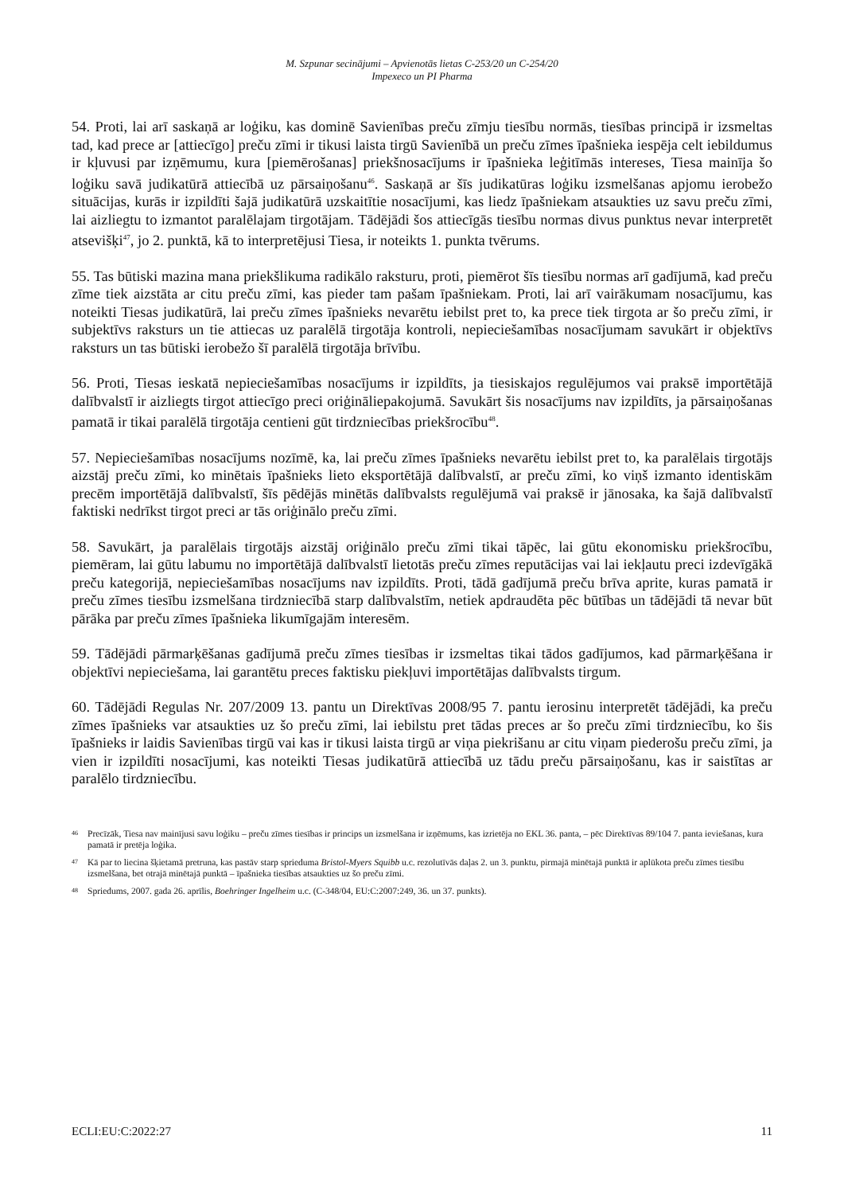M. Szpunar secinājumi – Apvienotās lietas C-253/20 un C-254/20
Impexeco un PI Pharma
54. Proti, lai arī saskaņā ar loģiku, kas dominē Savienības preču zīmju tiesību normās, tiesības principā ir izsmeltas tad, kad prece ar [attiecīgo] preču zīmi ir tikusi laista tirgū Savienībā un preču zīmes īpašnieka iespēja celt iebildumus ir kļuvusi par izņēmumu, kura [piemērošanas] priekšnosacījums ir īpašnieka leģitīmās intereses, Tiesa mainīja šo loģiku savā judikatūrā attiecībā uz pārsaiņošanu<sup>46</sup>. Saskaņā ar šīs judikatūras loģiku izsmelšanas apjomu ierobežo situācijas, kurās ir izpildīti šajā judikatūrā uzskaitītie nosacījumi, kas liedz īpašniekam atsaukties uz savu preču zīmi, lai aizliegtu to izmantot paralēlajam tirgotājam. Tādējādi šos attiecīgās tiesību normas divus punktus nevar interpretēt atsevišķi<sup>47</sup>, jo 2. punktā, kā to interpretējusi Tiesa, ir noteikts 1. punkta tvērums.
55. Tas būtiski mazina mana priekšlikuma radikālo raksturu, proti, piemērot šīs tiesību normas arī gadījumā, kad preču zīme tiek aizstāta ar citu preču zīmi, kas pieder tam pašam īpašniekam. Proti, lai arī vairākumam nosacījumu, kas noteikti Tiesas judikatūrā, lai preču zīmes īpašnieks nevarētu iebilst pret to, ka prece tiek tirgota ar šo preču zīmi, ir subjektīvs raksturs un tie attiecas uz paralēlā tirgotāja kontroli, nepieciešamības nosacījumam savukārt ir objektīvs raksturs un tas būtiski ierobežo šī paralēlā tirgotāja brīvību.
56. Proti, Tiesas ieskatā nepieciešamības nosacījums ir izpildīts, ja tiesiskajos regulējumos vai praksē importētājā dalībvalstī ir aizliegts tirgot attiecīgo preci oriģināliepakojumā. Savukārt šis nosacījums nav izpildīts, ja pārsaiņošanas pamatā ir tikai paralēlā tirgotāja centieni gūt tirdzniecības priekšrocību<sup>48</sup>.
57. Nepieciešamības nosacījums nozīmē, ka, lai preču zīmes īpašnieks nevarētu iebilst pret to, ka paralēlais tirgotājs aizstāj preču zīmi, ko minētais īpašnieks lieto eksportētājā dalībvalstī, ar preču zīmi, ko viņš izmanto identiskām precēm importētājā dalībvalstī, šīs pēdējās minētās dalībvalsts regulējumā vai praksē ir jānosaka, ka šajā dalībvalstī faktiski nedrīkst tirgot preci ar tās oriģinālo preču zīmi.
58. Savukārt, ja paralēlais tirgotājs aizstāj oriģinālo preču zīmi tikai tāpēc, lai gūtu ekonomisku priekšrocību, piemēram, lai gūtu labumu no importētājā dalībvalstī lietotās preču zīmes reputācijas vai lai iekļautu preci izdevīgākā preču kategorijā, nepieciešamības nosacījums nav izpildīts. Proti, tādā gadījumā preču brīva aprite, kuras pamatā ir preču zīmes tiesību izsmelšana tirdzniecībā starp dalībvalstīm, netiek apdraudēta pēc būtības un tādējādi tā nevar būt pārāka par preču zīmes īpašnieka likumīgajām interesēm.
59. Tādējādi pārmarķēšanas gadījumā preču zīmes tiesības ir izsmeltas tikai tādos gadījumos, kad pārmarķēšana ir objektīvi nepieciešama, lai garantētu preces faktisku piekļuvi importētājas dalībvalsts tirgum.
60. Tādējādi Regulas Nr. 207/2009 13. pantu un Direktīvas 2008/95 7. pantu ierosinu interpretēt tādējādi, ka preču zīmes īpašnieks var atsaukties uz šo preču zīmi, lai iebilstu pret tādas preces ar šo preču zīmi tirdzniecību, ko šis īpašnieks ir laidis Savienības tirgū vai kas ir tikusi laista tirgū ar viņa piekrišanu ar citu viņam piederošu preču zīmi, ja vien ir izpildīti nosacījumi, kas noteikti Tiesas judikatūrā attiecībā uz tādu preču pārsaiņošanu, kas ir saistītas ar paralēlo tirdzniecību.
46 Precīzāk, Tiesa nav mainījusi savu loģiku – preču zīmes tiesības ir princips un izsmelšana ir izņēmums, kas izrietēja no EKL 36. panta, – pēc Direktīvas 89/104 7. panta ieviešanas, kura pamatā ir pretēja loģika.
47 Kā par to liecina šķietamā pretruna, kas pastāv starp sprieduma Bristol-Myers Squibb u.c. rezolutīvās daļas 2. un 3. punktu, pirmajā minētajā punktā ir aplūkota preču zīmes tiesību izsmelšana, bet otrajā minētajā punktā – īpašnieka tiesības atsaukties uz šo preču zīmi.
48 Spriedums, 2007. gada 26. aprīlis, Boehringer Ingelheim u.c. (C-348/04, EU:C:2007:249, 36. un 37. punkts).
ECLI:EU:C:2022:27 11